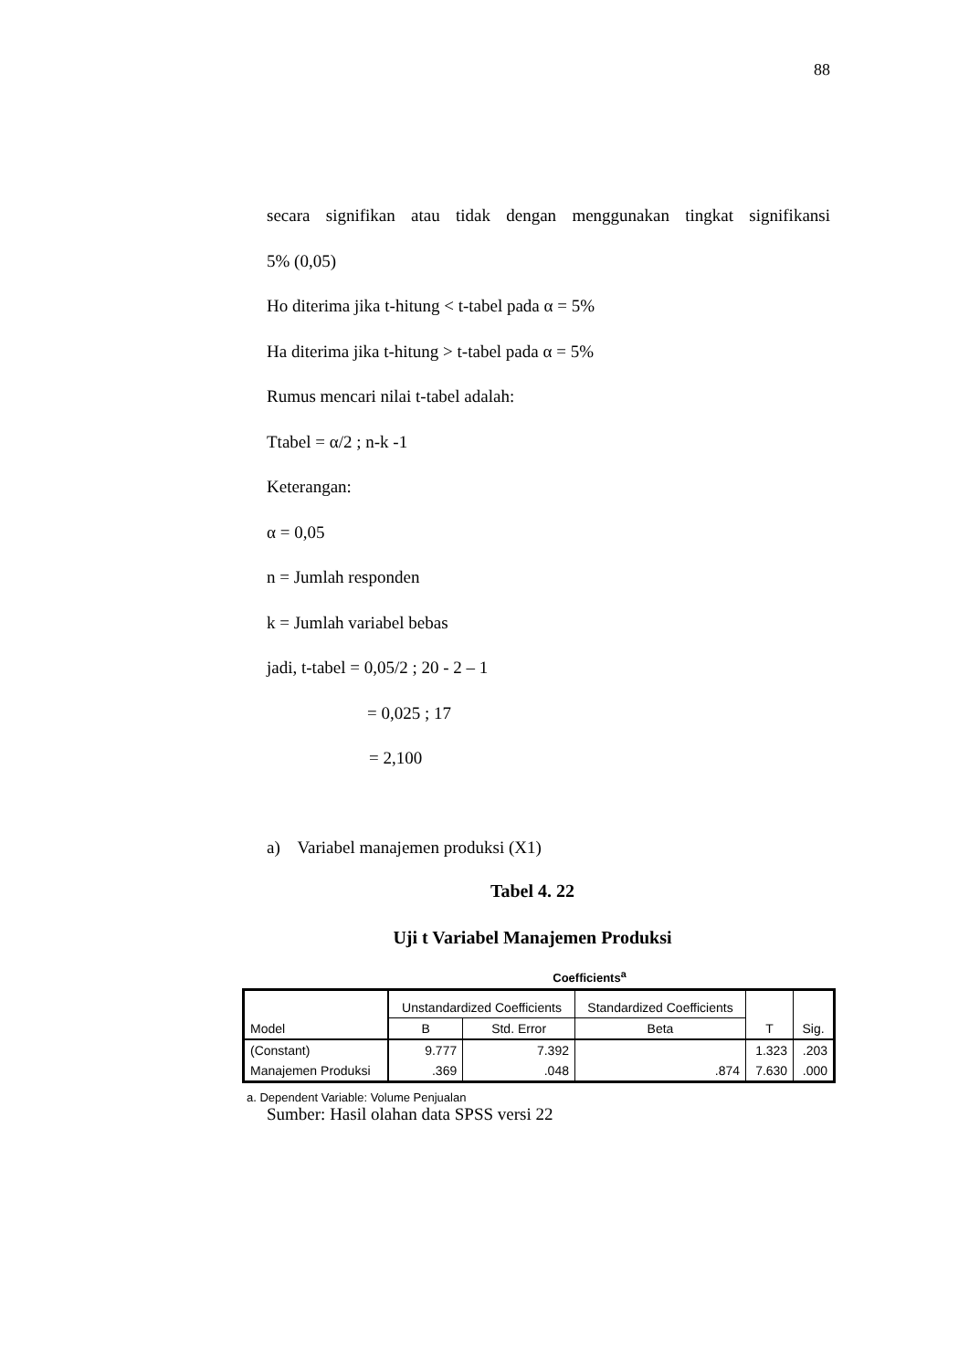88
secara signifikan atau tidak dengan menggunakan tingkat signifikansi
5% (0,05)
Ho diterima jika t-hitung < t-tabel pada α = 5%
Ha diterima jika t-hitung > t-tabel pada α = 5%
Rumus mencari nilai t-tabel adalah:
Ttabel = α/2 ; n-k -1
Keterangan:
α = 0,05
n = Jumlah responden
k = Jumlah variabel bebas
jadi, t-tabel = 0,05/2 ; 20 - 2 – 1
= 0,025 ; 17
= 2,100
a) Variabel manajemen produksi (X1)
Tabel 4. 22
Uji t Variabel Manajemen Produksi
Coefficients<sup>a</sup>
| Model | Unstandardized Coefficients | | Standardized Coefficients | T | Sig. |
| --- | --- | --- | --- | --- | --- |
| | B | Std. Error | Beta | | |
| (Constant) | 9.777 | 7.392 | | 1.323 | .203 |
| Manajemen Produksi | .369 | .048 | .874 | 7.630 | .000 |
a. Dependent Variable: Volume Penjualan
Sumber: Hasil olahan data SPSS versi 22